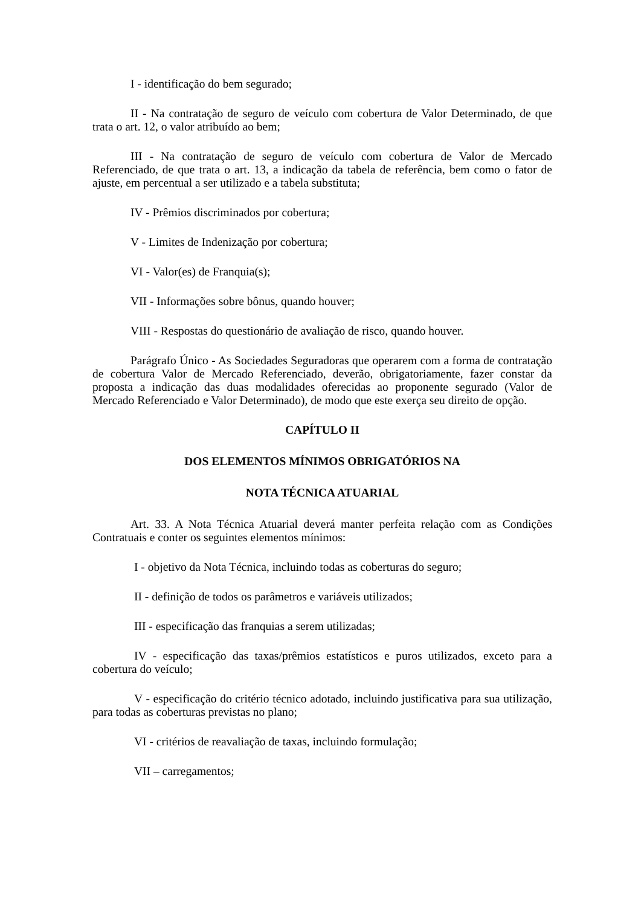I - identificação do bem segurado;
II - Na contratação de seguro de veículo com cobertura de Valor Determinado, de que trata o art. 12, o valor atribuído ao bem;
III - Na contratação de seguro de veículo com cobertura de Valor de Mercado Referenciado, de que trata o art. 13, a indicação da tabela de referência, bem como o fator de ajuste, em percentual a ser utilizado e a tabela substituta;
IV - Prêmios discriminados por cobertura;
V - Limites de Indenização por cobertura;
VI - Valor(es) de Franquia(s);
VII - Informações sobre bônus, quando houver;
VIII - Respostas do questionário de avaliação de risco, quando houver.
Parágrafo Único - As Sociedades Seguradoras que operarem com a forma de contratação de cobertura Valor de Mercado Referenciado, deverão, obrigatoriamente, fazer constar da proposta a indicação das duas modalidades oferecidas ao proponente segurado (Valor de Mercado Referenciado e Valor Determinado), de modo que este exerça seu direito de opção.
CAPÍTULO II
DOS ELEMENTOS MÍNIMOS OBRIGATÓRIOS NA
NOTA TÉCNICA ATUARIAL
Art. 33. A Nota Técnica Atuarial deverá manter perfeita relação com as Condições Contratuais e conter os seguintes elementos mínimos:
I - objetivo da Nota Técnica, incluindo todas as coberturas do seguro;
II - definição de todos os parâmetros e variáveis utilizados;
III - especificação das franquias a serem utilizadas;
IV - especificação das taxas/prêmios estatísticos e puros utilizados, exceto para a cobertura do veículo;
V - especificação do critério técnico adotado, incluindo justificativa para sua utilização, para todas as coberturas previstas no plano;
VI - critérios de reavaliação de taxas, incluindo formulação;
VII – carregamentos;